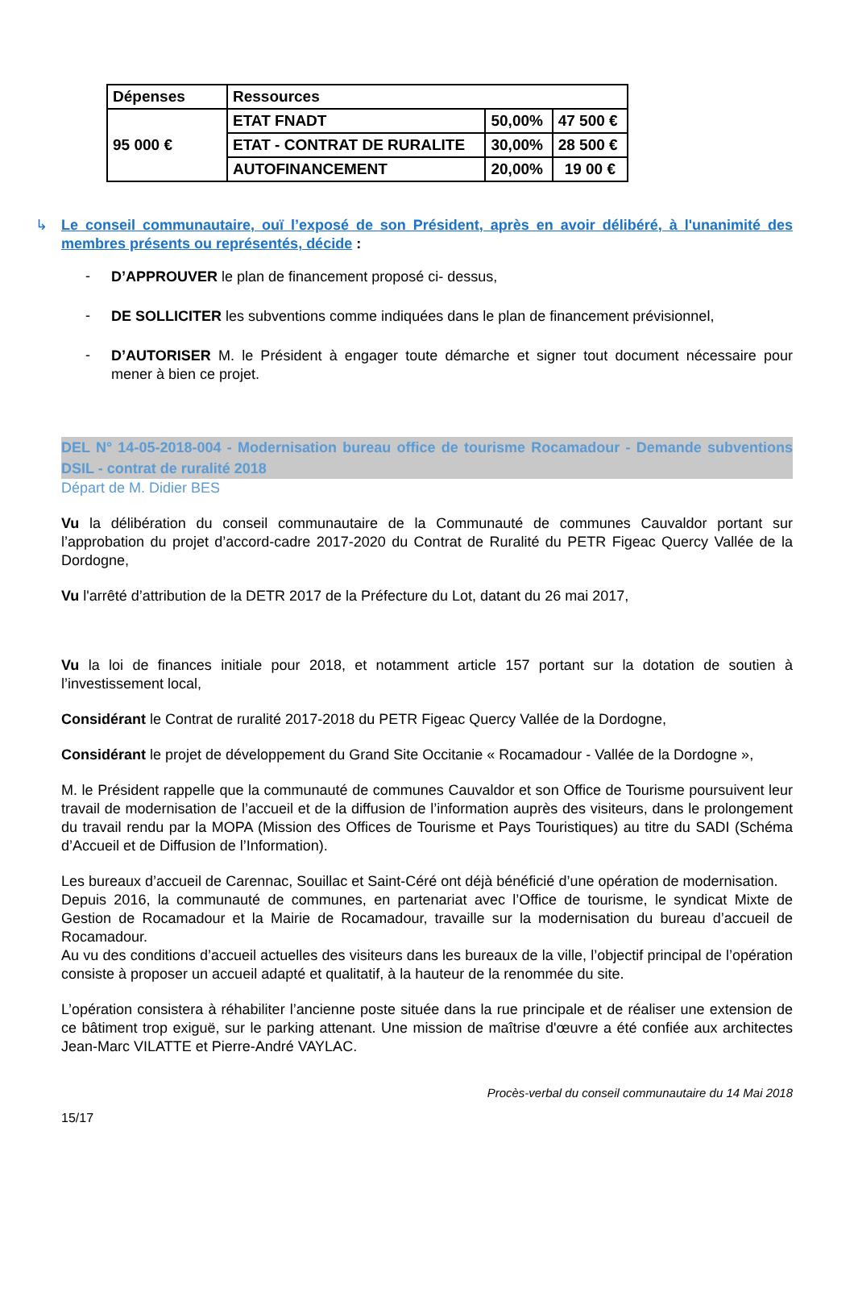| Dépenses | Ressources | | |
| --- | --- | --- | --- |
| 95 000 € | ETAT FNADT | 50,00% | 47 500 € |
| | ETAT - CONTRAT DE RURALITE | 30,00% | 28 500 € |
| | AUTOFINANCEMENT | 20,00% | 19 00 € |
↳ Le conseil communautaire, ouï l’exposé de son Président, après en avoir délibéré, à l'unanimité des membres présents ou représentés, décide :
-
D’APPROUVER le plan de financement proposé ci- dessus,
-
DE SOLLICITER les subventions comme indiquées dans le plan de financement prévisionnel,
-
D’AUTORISER M. le Président à engager toute démarche et signer tout document nécessaire pour mener à bien ce projet.
DEL N° 14-05-2018-004 - Modernisation bureau office de tourisme Rocamadour - Demande subventions DSIL - contrat de ruralité 2018
Départ de M. Didier BES
Vu la délibération du conseil communautaire de la Communauté de communes Cauvaldor portant sur l’approbation du projet d’accord-cadre 2017-2020 du Contrat de Ruralité du PETR Figeac Quercy Vallée de la Dordogne,
Vu l'arrêté d’attribution de la DETR 2017 de la Préfecture du Lot, datant du 26 mai 2017,
Vu la loi de finances initiale pour 2018, et notamment article 157 portant sur la dotation de soutien à l’investissement local,
Considérant le Contrat de ruralité 2017-2018 du PETR Figeac Quercy Vallée de la Dordogne,
Considérant le projet de développement du Grand Site Occitanie « Rocamadour - Vallée de la Dordogne »,
M. le Président rappelle que la communauté de communes Cauvaldor et son Office de Tourisme poursuivent leur travail de modernisation de l’accueil et de la diffusion de l’information auprès des visiteurs, dans le prolongement du travail rendu par la MOPA (Mission des Offices de Tourisme et Pays Touristiques) au titre du SADI (Schéma d’Accueil et de Diffusion de l’Information).
Les bureaux d’accueil de Carennac, Souillac et Saint-Céré ont déjà bénéficié d’une opération de modernisation.
Depuis 2016, la communauté de communes, en partenariat avec l’Office de tourisme, le syndicat Mixte de Gestion de Rocamadour et la Mairie de Rocamadour, travaille sur la modernisation du bureau d’accueil de Rocamadour.
Au vu des conditions d’accueil actuelles des visiteurs dans les bureaux de la ville, l’objectif principal de l’opération consiste à proposer un accueil adapté et qualitatif, à la hauteur de la renommée du site.
L’opération consistera à réhabiliter l’ancienne poste située dans la rue principale et de réaliser une extension de ce bâtiment trop exiguë, sur le parking attenant. Une mission de maîtrise d'œuvre a été confiée aux architectes Jean-Marc VILATTE et Pierre-André VAYLAC.
Procès-verbal du conseil communautaire du 14 Mai 2018
15/17